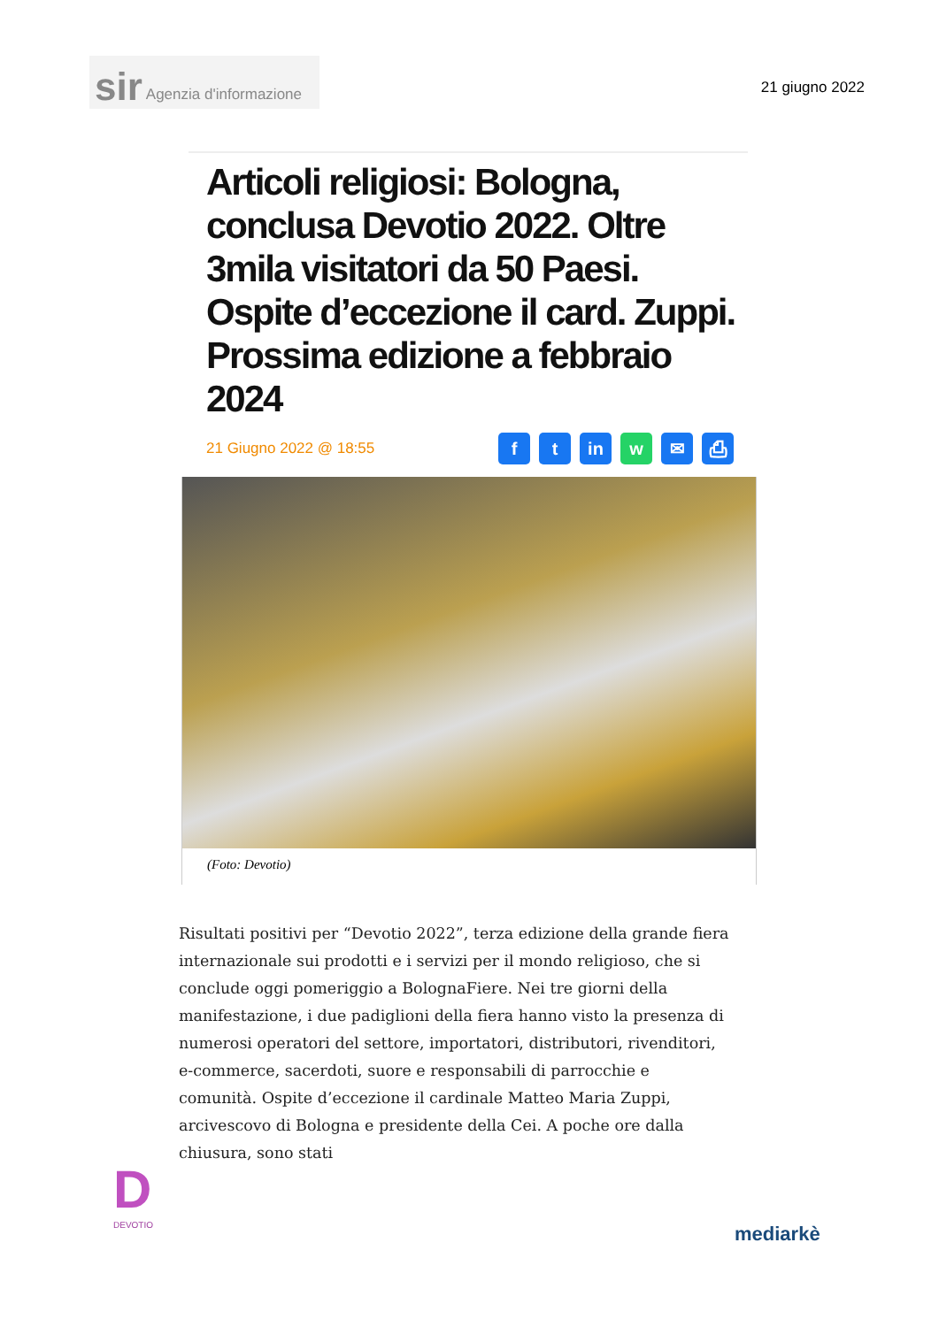sir Agenzia d'informazione
21 giugno 2022
Articoli religiosi: Bologna, conclusa Devotio 2022. Oltre 3mila visitatori da 50 Paesi. Ospite d’eccezione il card. Zuppi. Prossima edizione a febbraio 2024
21 Giugno 2022 @ 18:55
ft in w ✉ ⎙
(Foto: Devotio)
Risultati positivi per “Devotio 2022”, terza edizione della grande fiera internazionale sui prodotti e i servizi per il mondo religioso, che si conclude oggi pomeriggio a BolognaFiere. Nei tre giorni della manifestazione, i due padiglioni della fiera hanno visto la presenza di numerosi operatori del settore, importatori, distributori, rivenditori, e-commerce, sacerdoti, suore e responsabili di parrocchie e comunità. Ospite d’eccezione il cardinale Matteo Maria Zuppi, arcivescovo di Bologna e presidente della Cei. A poche ore dalla chiusura, sono stati
D
DEVOTIO
mediarkè